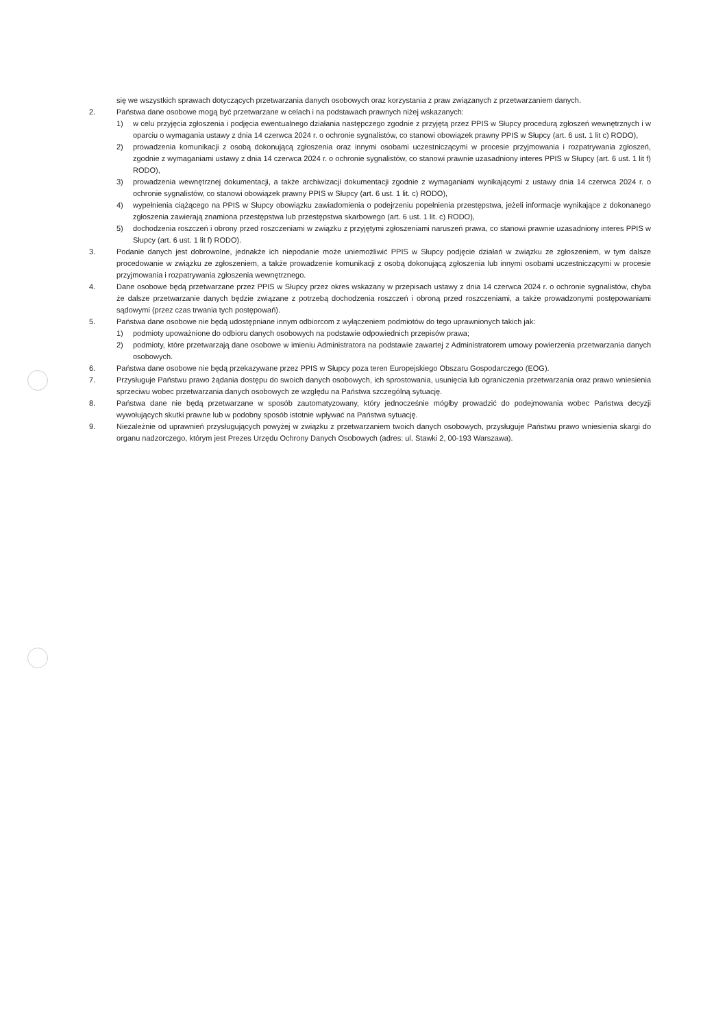się we wszystkich sprawach dotyczących przetwarzania danych osobowych oraz korzystania z praw związanych z przetwarzaniem danych.
2. Państwa dane osobowe mogą być przetwarzane w celach i na podstawach prawnych niżej wskazanych:
1) w celu przyjęcia zgłoszenia i podjęcia ewentualnego działania następczego zgodnie z przyjętą przez PPIS w Słupcy procedurą zgłoszeń wewnętrznych i w oparciu o wymagania ustawy z dnia 14 czerwca 2024 r. o ochronie sygnalistów, co stanowi obowiązek prawny PPIS w Słupcy (art. 6 ust. 1 lit c) RODO),
2) prowadzenia komunikacji z osobą dokonującą zgłoszenia oraz innymi osobami uczestniczącymi w procesie przyjmowania i rozpatrywania zgłoszeń, zgodnie z wymaganiami ustawy z dnia 14 czerwca 2024 r. o ochronie sygnalistów, co stanowi prawnie uzasadniony interes PPIS w Słupcy (art. 6 ust. 1 lit f) RODO),
3) prowadzenia wewnętrznej dokumentacji, a także archiwizacji dokumentacji zgodnie z wymaganiami wynikającymi z ustawy dnia 14 czerwca 2024 r. o ochronie sygnalistów, co stanowi obowiązek prawny PPIS w Słupcy (art. 6 ust. 1 lit. c) RODO),
4) wypełnienia ciążącego na PPIS w Słupcy obowiązku zawiadomienia o podejrzeniu popełnienia przestępstwa, jeżeli informacje wynikające z dokonanego zgłoszenia zawierają znamiona przestępstwa lub przestępstwa skarbowego (art. 6 ust. 1 lit. c) RODO),
5) dochodzenia roszczeń i obrony przed roszczeniami w związku z przyjętymi zgłoszeniami naruszeń prawa, co stanowi prawnie uzasadniony interes PPIS w Słupcy (art. 6 ust. 1 lit f) RODO).
3. Podanie danych jest dobrowolne, jednakże ich niepodanie może uniemożliwić PPIS w Słupcy podjęcie działań w związku ze zgłoszeniem, w tym dalsze procedowanie w związku ze zgłoszeniem, a także prowadzenie komunikacji z osobą dokonującą zgłoszenia lub innymi osobami uczestniczącymi w procesie przyjmowania i rozpatrywania zgłoszenia wewnętrznego.
4. Dane osobowe będą przetwarzane przez PPIS w Słupcy przez okres wskazany w przepisach ustawy z dnia 14 czerwca 2024 r. o ochronie sygnalistów, chyba że dalsze przetwarzanie danych będzie związane z potrzebą dochodzenia roszczeń i obroną przed roszczeniami, a także prowadzonymi postępowaniami sądowymi (przez czas trwania tych postępowań).
5. Państwa dane osobowe nie będą udostępniane innym odbiorcom z wyłączeniem podmiotów do tego uprawnionych takich jak:
1) podmioty upoważnione do odbioru danych osobowych na podstawie odpowiednich przepisów prawa;
2) podmioty, które przetwarzają dane osobowe w imieniu Administratora na podstawie zawartej z Administratorem umowy powierzenia przetwarzania danych osobowych.
6. Państwa dane osobowe nie będą przekazywane przez PPIS w Słupcy poza teren Europejskiego Obszaru Gospodarczego (EOG).
7. Przysługuje Państwu prawo żądania dostępu do swoich danych osobowych, ich sprostowania, usunięcia lub ograniczenia przetwarzania oraz prawo wniesienia sprzeciwu wobec przetwarzania danych osobowych ze względu na Państwa szczególną sytuację.
8. Państwa dane nie będą przetwarzane w sposób zautomatyzowany, który jednocześnie mógłby prowadzić do podejmowania wobec Państwa decyzji wywołujących skutki prawne lub w podobny sposób istotnie wpływać na Państwa sytuację.
9. Niezależnie od uprawnień przysługujących powyżej w związku z przetwarzaniem twoich danych osobowych, przysługuje Państwu prawo wniesienia skargi do organu nadzorczego, którym jest Prezes Urzędu Ochrony Danych Osobowych (adres: ul. Stawki 2, 00-193 Warszawa).